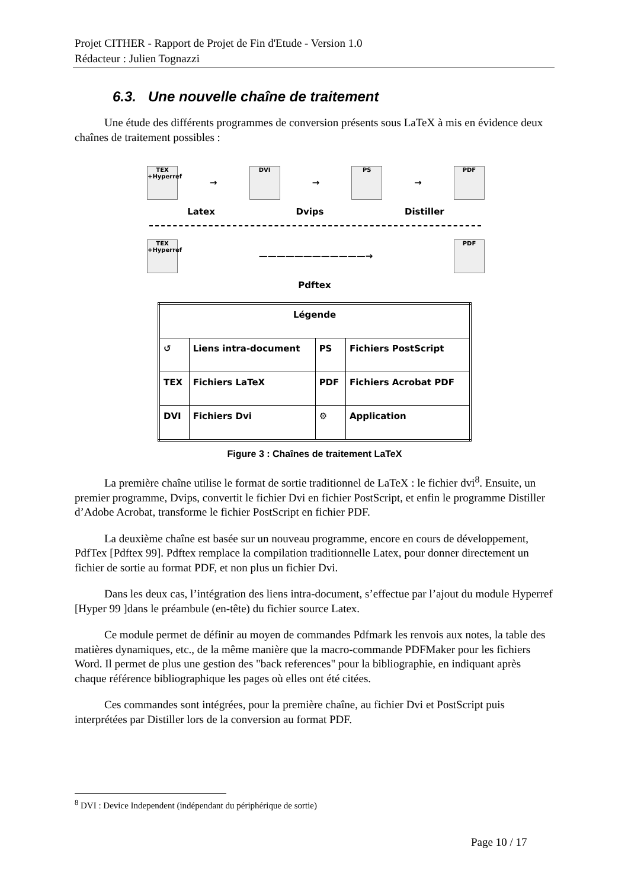Projet CITHER - Rapport de Projet de Fin d'Etude - Version 1.0
Rédacteur : Julien Tognazzi
6.3. Une nouvelle chaîne de traitement
Une étude des différents programmes de conversion présents sous LaTeX à mis en évidence deux chaînes de traitement possibles :
TEX +Hyperref
→
DVI
→
PS
→
PDF
Latex Dvips Distiller
TEX +Hyperref
————————————→
PDF
Pdftex
| Légende | | | |
| --- | --- | --- | --- |
| ↺ | Liens intra-document | PS | Fichiers PostScript |
| TEX | Fichiers LaTeX | PDF | Fichiers Acrobat PDF |
| DVI | Fichiers Dvi | ⚙ | Application |
Figure 3 : Chaînes de traitement LaTeX
La première chaîne utilise le format de sortie traditionnel de LaTeX : le fichier dvi<sup>8</sup>. Ensuite, un premier programme, Dvips, convertit le fichier Dvi en fichier PostScript, et enfin le programme Distiller d’Adobe Acrobat, transforme le fichier PostScript en fichier PDF.
La deuxième chaîne est basée sur un nouveau programme, encore en cours de développement, PdfTex [Pdftex 99]. Pdftex remplace la compilation traditionnelle Latex, pour donner directement un fichier de sortie au format PDF, et non plus un fichier Dvi.
Dans les deux cas, l’intégration des liens intra-document, s’effectue par l’ajout du module Hyperref [Hyper 99 ]dans le préambule (en-tête) du fichier source Latex.
Ce module permet de définir au moyen de commandes Pdfmark les renvois aux notes, la table des matières dynamiques, etc., de la même manière que la macro-commande PDFMaker pour les fichiers Word. Il permet de plus une gestion des "back references" pour la bibliographie, en indiquant après chaque référence bibliographique les pages où elles ont été citées.
Ces commandes sont intégrées, pour la première chaîne, au fichier Dvi et PostScript puis interprétées par Distiller lors de la conversion au format PDF.
<sup>8</sup> DVI : Device Independent (indépendant du périphérique de sortie)
Page 10 / 17